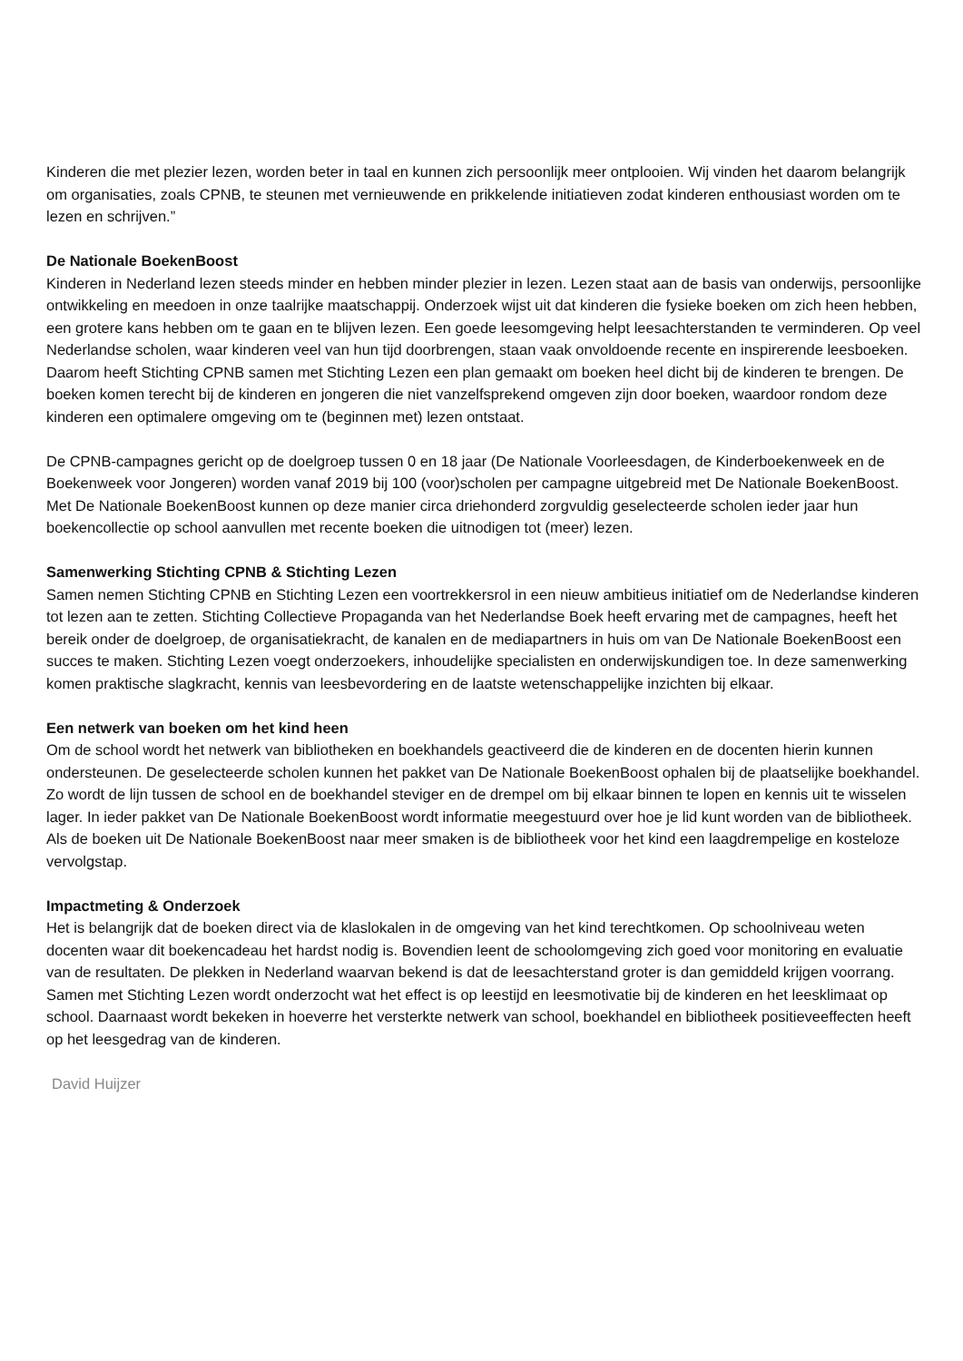Kinderen die met plezier lezen, worden beter in taal en kunnen zich persoonlijk meer ontplooien. Wij vinden het daarom belangrijk om organisaties, zoals CPNB, te steunen met vernieuwende en prikkelende initiatieven zodat kinderen enthousiast worden om te lezen en schrijven.”
De Nationale BoekenBoost
Kinderen in Nederland lezen steeds minder en hebben minder plezier in lezen. Lezen staat aan de basis van onderwijs, persoonlijke ontwikkeling en meedoen in onze taalrijke maatschappij. Onderzoek wijst uit dat kinderen die fysieke boeken om zich heen hebben, een grotere kans hebben om te gaan en te blijven lezen. Een goede leesomgeving helpt leesachterstanden te verminderen. Op veel Nederlandse scholen, waar kinderen veel van hun tijd doorbrengen, staan vaak onvoldoende recente en inspirerende leesboeken. Daarom heeft Stichting CPNB samen met Stichting Lezen een plan gemaakt om boeken heel dicht bij de kinderen te brengen. De boeken komen terecht bij de kinderen en jongeren die niet vanzelfsprekend omgeven zijn door boeken, waardoor rondom deze kinderen een optimalere omgeving om te (beginnen met) lezen ontstaat.
De CPNB-campagnes gericht op de doelgroep tussen 0 en 18 jaar (De Nationale Voorleesdagen, de Kinderboekenweek en de Boekenweek voor Jongeren) worden vanaf 2019 bij 100 (voor)scholen per campagne uitgebreid met De Nationale BoekenBoost. Met De Nationale BoekenBoost kunnen op deze manier circa driehonderd zorgvuldig geselecteerde scholen ieder jaar hun boekencollectie op school aanvullen met recente boeken die uitnodigen tot (meer) lezen.
Samenwerking Stichting CPNB & Stichting Lezen
Samen nemen Stichting CPNB en Stichting Lezen een voortrekkersrol in een nieuw ambitieus initiatief om de Nederlandse kinderen tot lezen aan te zetten. Stichting Collectieve Propaganda van het Nederlandse Boek heeft ervaring met de campagnes, heeft het bereik onder de doelgroep, de organisatiekracht, de kanalen en de mediapartners in huis om van De Nationale BoekenBoost een succes te maken. Stichting Lezen voegt onderzoekers, inhoudelijke specialisten en onderwijskundigen toe. In deze samenwerking komen praktische slagkracht, kennis van leesbevordering en de laatste wetenschappelijke inzichten bij elkaar.
Een netwerk van boeken om het kind heen
Om de school wordt het netwerk van bibliotheken en boekhandels geactiveerd die de kinderen en de docenten hierin kunnen ondersteunen. De geselecteerde scholen kunnen het pakket van De Nationale BoekenBoost ophalen bij de plaatselijke boekhandel. Zo wordt de lijn tussen de school en de boekhandel steviger en de drempel om bij elkaar binnen te lopen en kennis uit te wisselen lager. In ieder pakket van De Nationale BoekenBoost wordt informatie meegestuurd over hoe je lid kunt worden van de bibliotheek. Als de boeken uit De Nationale BoekenBoost naar meer smaken is de bibliotheek voor het kind een laagdrempelige en kosteloze vervolgstap.
Impactmeting & Onderzoek
Het is belangrijk dat de boeken direct via de klaslokalen in de omgeving van het kind terechtkomen. Op schoolniveau weten docenten waar dit boekencadeau het hardst nodig is. Bovendien leent de schoolomgeving zich goed voor monitoring en evaluatie van de resultaten. De plekken in Nederland waarvan bekend is dat de leesachterstand groter is dan gemiddeld krijgen voorrang.
Samen met Stichting Lezen wordt onderzocht wat het effect is op leestijd en leesmotivatie bij de kinderen en het leesklimaat op school. Daarnaast wordt bekeken in hoeverre het versterkte netwerk van school, boekhandel en bibliotheek positieveeffecten heeft op het leesgedrag van de kinderen.
David Huijzer